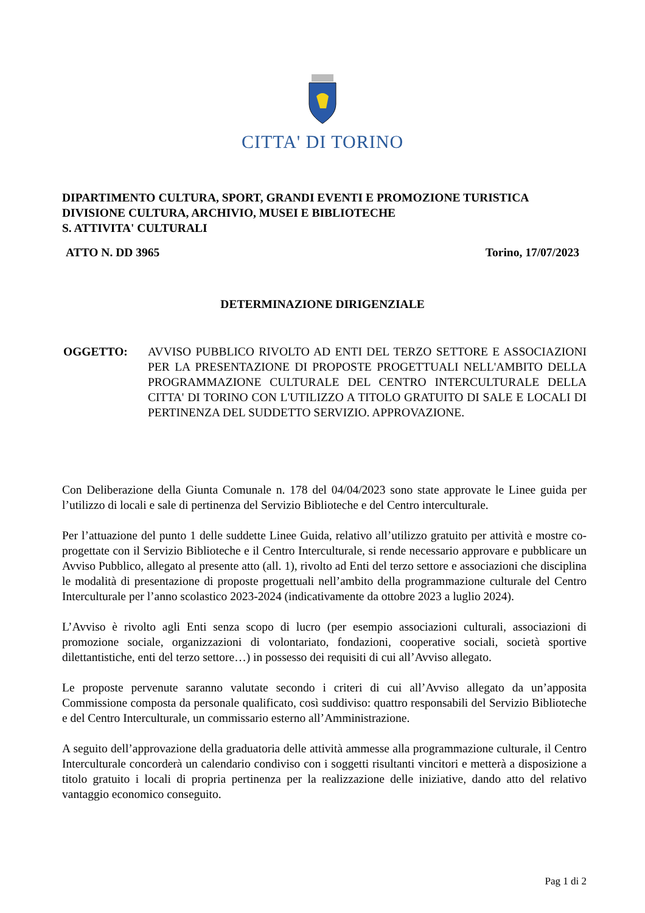CITTA' DI TORINO
DIPARTIMENTO CULTURA, SPORT, GRANDI EVENTI E PROMOZIONE TURISTICA
DIVISIONE CULTURA, ARCHIVIO, MUSEI E BIBLIOTECHE
S. ATTIVITA' CULTURALI
ATTO N. DD 3965 Torino, 17/07/2023
DETERMINAZIONE DIRIGENZIALE
OGGETTO: AVVISO PUBBLICO RIVOLTO AD ENTI DEL TERZO SETTORE E ASSOCIAZIONI PER LA PRESENTAZIONE DI PROPOSTE PROGETTUALI NELL'AMBITO DELLA PROGRAMMAZIONE CULTURALE DEL CENTRO INTERCULTURALE DELLA CITTA' DI TORINO CON L'UTILIZZO A TITOLO GRATUITO DI SALE E LOCALI DI PERTINENZA DEL SUDDETTO SERVIZIO. APPROVAZIONE.
Con Deliberazione della Giunta Comunale n. 178 del 04/04/2023 sono state approvate le Linee guida per l’utilizzo di locali e sale di pertinenza del Servizio Biblioteche e del Centro interculturale.
Per l’attuazione del punto 1 delle suddette Linee Guida, relativo all’utilizzo gratuito per attività e mostre co-progettate con il Servizio Biblioteche e il Centro Interculturale, si rende necessario approvare e pubblicare un Avviso Pubblico, allegato al presente atto (all. 1), rivolto ad Enti del terzo settore e associazioni che disciplina le modalità di presentazione di proposte progettuali nell’ambito della programmazione culturale del Centro Interculturale per l’anno scolastico 2023-2024 (indicativamente da ottobre 2023 a luglio 2024).
L’Avviso è rivolto agli Enti senza scopo di lucro (per esempio associazioni culturali, associazioni di promozione sociale, organizzazioni di volontariato, fondazioni, cooperative sociali, società sportive dilettantistiche, enti del terzo settore…) in possesso dei requisiti di cui all’Avviso allegato.
Le proposte pervenute saranno valutate secondo i criteri di cui all’Avviso allegato da un’apposita Commissione composta da personale qualificato, così suddiviso: quattro responsabili del Servizio Biblioteche e del Centro Interculturale, un commissario esterno all’Amministrazione.
A seguito dell’approvazione della graduatoria delle attività ammesse alla programmazione culturale, il Centro Interculturale concorderà un calendario condiviso con i soggetti risultanti vincitori e metterà a disposizione a titolo gratuito i locali di propria pertinenza per la realizzazione delle iniziative, dando atto del relativo vantaggio economico conseguito.
Pag 1 di 2